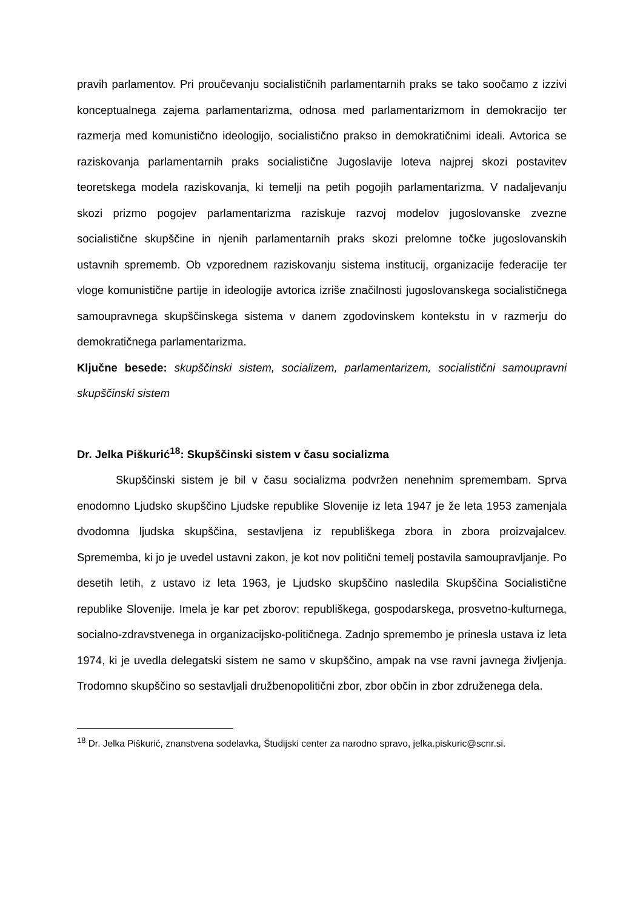pravih parlamentov. Pri proučevanju socialističnih parlamentarnih praks se tako soočamo z izzivi konceptualnega zajema parlamentarizma, odnosa med parlamentarizmom in demokracijo ter razmerja med komunistično ideologijo, socialistično prakso in demokratičnimi ideali. Avtorica se raziskovanja parlamentarnih praks socialistične Jugoslavije loteva najprej skozi postavitev teoretskega modela raziskovanja, ki temelji na petih pogojih parlamentarizma. V nadaljevanju skozi prizmo pogojev parlamentarizma raziskuje razvoj modelov jugoslovanske zvezne socialistične skupščine in njenih parlamentarnih praks skozi prelomne točke jugoslovanskih ustavnih sprememb. Ob vzporednem raziskovanju sistema institucij, organizacije federacije ter vloge komunistične partije in ideologije avtorica izriše značilnosti jugoslovanskega socialističnega samoupravnega skupščinskega sistema v danem zgodovinskem kontekstu in v razmerju do demokratičnega parlamentarizma.
Ključne besede: skupščinski sistem, socializem, parlamentarizem, socialistični samoupravni skupščinski sistem
Dr. Jelka Piškurić<sup>18</sup>: Skupščinski sistem v času socializma
Skupščinski sistem je bil v času socializma podvržen nenehnim spremembam. Sprva enodomno Ljudsko skupščino Ljudske republike Slovenije iz leta 1947 je že leta 1953 zamenjala dvodomna ljudska skupščina, sestavljena iz republiškega zbora in zbora proizvajalcev. Sprememba, ki jo je uvedel ustavni zakon, je kot nov politični temelj postavila samoupravljanje. Po desetih letih, z ustavo iz leta 1963, je Ljudsko skupščino nasledila Skupščina Socialistične republike Slovenije. Imela je kar pet zborov: republiškega, gospodarskega, prosvetno-kulturnega, socialno-zdravstvenega in organizacijsko-političnega. Zadnjo spremembo je prinesla ustava iz leta 1974, ki je uvedla delegatski sistem ne samo v skupščino, ampak na vse ravni javnega življenja. Trodomno skupščino so sestavljali družbenopolitični zbor, zbor občin in zbor združenega dela.
<sup>18</sup> Dr. Jelka Piškurić, znanstvena sodelavka, Študijski center za narodno spravo, jelka.piskuric@scnr.si.